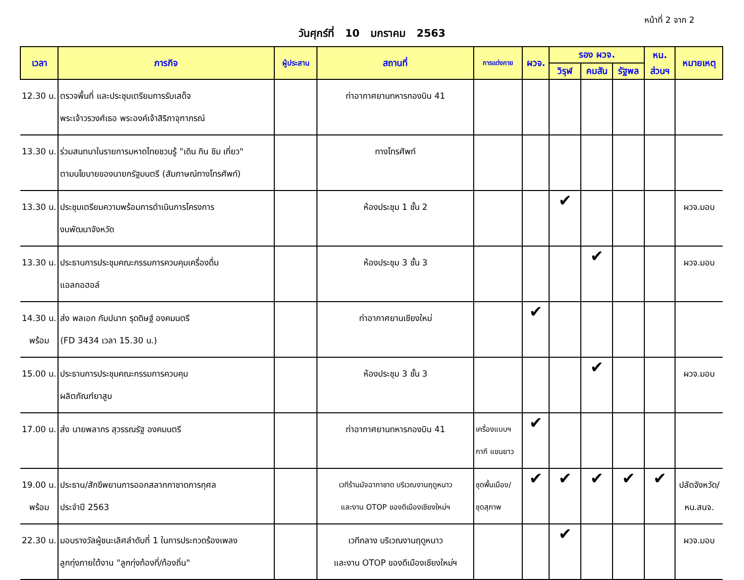หน้าที่ 2 จาก 2
วันศุกร์ที่ 10 มกราคม 2563
| เวลา | ภารกิจ | ผู้ประสาน | สถานที่ | การแต่งกาย | ผวจ. | รอง ผวจ. | | | หน. | หมายเหตุ |
| --- | --- | --- | --- | --- | --- | --- | --- | --- | --- | --- |
| | | | | | | วิรุฬ | คมสัน | รัฐพล | ส่วนฯ | |
| 12.30 น. | ตรวจพื้นที่ และประชุมเตรียมการรับเสด็จ พระเจ้าวรวงศ์เธอ พระองค์เจ้าสิริภาจุฑาภรณ์ | | ท่าอากาศยานทหารกองบิน 41 | | | | | | | |
| 13.30 น. | ร่วมสนทนาในรายการมหาดไทยชวนรู้ "เดิน กิน ชิม เที่ยว" ตามนโยบายของนายกรัฐมนตรี (สัมภาษณ์ทางโทรศัพท์) | | ทางโทรศัพท์ | | | | | | | |
| 13.30 น. | ประชุมเตรียมความพร้อมการดำเนินการโครงการ งบพัฒนาจังหวัด | | ห้องประชุม 1 ชั้น 2 | | | ✔ | | | | ผวจ.มอบ |
| 13.30 น. | ประธานการประชุมคณะกรรมการควบคุมเครื่องดื่ม แอลกอฮอล์ | | ห้องประชุม 3 ชั้น 3 | | | | ✔ | | | ผวจ.มอบ |
| 14.30 น. พร้อม | ส่ง พลเอก กัมปนาท รุดดิษฐ์ องคมนตรี (FD 3434 เวลา 15.30 น.) | | ท่าอากาศยานเชียงใหม่ | | ✔ | | | | | |
| 15.00 น. | ประธานการประชุมคณะกรรมการควบคุม ผลิตภัณฑ์ยาสูบ | | ห้องประชุม 3 ชั้น 3 | | | | ✔ | | | ผวจ.มอบ |
| 17.00 น. | ส่ง นายพลากร สุวรรณรัฐ องคมนตรี | | ท่าอากาศยานทหารกองบิน 41 | เครื่องแบบฯ กากี แขนยาว | ✔ | | | | | |
| 19.00 น. พร้อม | ประธาน/สักขีพยานการออกสลากกาชาดการกุศล ประจำปี 2563 | | เวทีร้านมัจฉากาชาด บริเวณงานฤดูหนาว และงาน OTOP ของดีเมืองเชียงใหม่ฯ | ชุดพื้นเมือง/ ชุดสุภาพ | ✔ | ✔ | ✔ | ✔ | ✔ | ปลัดจังหวัด/ หน.สนจ. |
| 22.30 น. | มอบรางวัลผู้ชนะเลิศลำดับที่ 1 ในการประกวดร้องเพลง ลูกทุ่งภายใต้งาน "ลูกทุ่งท้องที่/ท้องถิ่น" | | เวทีกลาง บริเวณงานฤดูหนาว และงาน OTOP ของดีเมืองเชียงใหม่ฯ | | | ✔ | | | | ผวจ.มอบ |